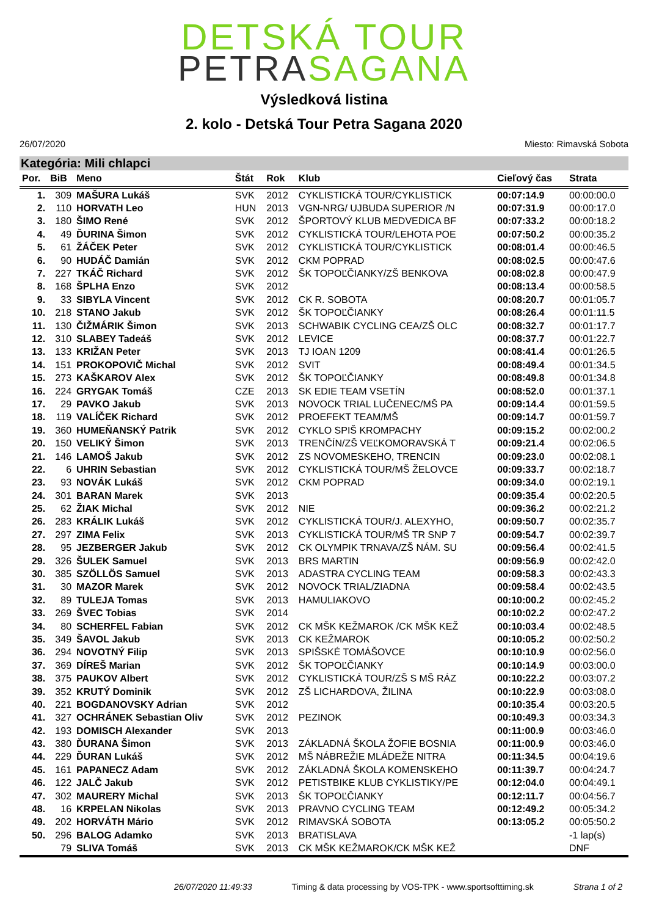DETSKÁ TOUR
PETRASAGANA
Výsledková listina
2. kolo - Detská Tour Petra Sagana 2020
26/07/2020 Miesto: Rimavská Sobota
Kategória: Mili chlapci
| Por. | BiB | Meno | Štát | Rok | Klub | Cieľový čas | Strata |
| --- | --- | --- | --- | --- | --- | --- | --- |
| 1. | 309 | MAŠURA Lukáš | SVK | 2012 | CYKLISTICKÁ TOUR/CYKLISTICK | 00:07:14.9 | 00:00:00.0 |
| 2. | 110 | HORVATH Leo | HUN | 2013 | VGN-NRG/ UJBUDA SUPERIOR /N | 00:07:31.9 | 00:00:17.0 |
| 3. | 180 | ŠIMO René | SVK | 2012 | ŠPORTOVÝ KLUB MEDVEDICA BF | 00:07:33.2 | 00:00:18.2 |
| 4. | 49 | ĎURINA Šimon | SVK | 2012 | CYKLISTICKÁ TOUR/LEHOTA POE | 00:07:50.2 | 00:00:35.2 |
| 5. | 61 | ŽÁČEK Peter | SVK | 2012 | CYKLISTICKÁ TOUR/CYKLISTICK | 00:08:01.4 | 00:00:46.5 |
| 6. | 90 | HUDÁČ Damián | SVK | 2012 | CKM POPRAD | 00:08:02.5 | 00:00:47.6 |
| 7. | 227 | TKÁČ Richard | SVK | 2012 | ŠK TOPOĽČIANKY/ZŠ BENKOVA | 00:08:02.8 | 00:00:47.9 |
| 8. | 168 | ŠPLHA Enzo | SVK | 2012 | | 00:08:13.4 | 00:00:58.5 |
| 9. | 33 | SIBYLA Vincent | SVK | 2012 | CK R. SOBOTA | 00:08:20.7 | 00:01:05.7 |
| 10. | 218 | STANO Jakub | SVK | 2012 | ŠK TOPOĽČIANKY | 00:08:26.4 | 00:01:11.5 |
| 11. | 130 | ČIŽMÁRIK Šimon | SVK | 2013 | SCHWABIK CYCLING CEA/ZŠ OLC | 00:08:32.7 | 00:01:17.7 |
| 12. | 310 | SLABEY Tadeáš | SVK | 2012 | LEVICE | 00:08:37.7 | 00:01:22.7 |
| 13. | 133 | KRIŽAN Peter | SVK | 2013 | TJ IOAN 1209 | 00:08:41.4 | 00:01:26.5 |
| 14. | 151 | PROKOPOVIČ Michal | SVK | 2012 | SVIT | 00:08:49.4 | 00:01:34.5 |
| 15. | 273 | KAŠKAROV Alex | SVK | 2012 | ŠK TOPOĽČIANKY | 00:08:49.8 | 00:01:34.8 |
| 16. | 224 | GRYGAK Tomáš | CZE | 2013 | SK EDIE TEAM VSETÍN | 00:08:52.0 | 00:01:37.1 |
| 17. | 29 | PAVKO Jakub | SVK | 2013 | NOVOCK TRIAL LUČENEC/MŠ PA | 00:09:14.4 | 00:01:59.5 |
| 18. | 119 | VALÍČEK Richard | SVK | 2012 | PROEFEKT TEAM/MŠ | 00:09:14.7 | 00:01:59.7 |
| 19. | 360 | HUMEŇANSKÝ Patrik | SVK | 2012 | CYKLO SPIŠ KROMPACHY | 00:09:15.2 | 00:02:00.2 |
| 20. | 150 | VELIKÝ Šimon | SVK | 2013 | TRENČÍN/ZŠ VEĽKOMORAVSKÁ T | 00:09:21.4 | 00:02:06.5 |
| 21. | 146 | LAMOŠ Jakub | SVK | 2012 | ZS NOVOMESKEHO, TRENCIN | 00:09:23.0 | 00:02:08.1 |
| 22. | 6 | UHRIN Sebastian | SVK | 2012 | CYKLISTICKÁ TOUR/MŠ ŽELOVCE | 00:09:33.7 | 00:02:18.7 |
| 23. | 93 | NOVÁK Lukáš | SVK | 2012 | CKM POPRAD | 00:09:34.0 | 00:02:19.1 |
| 24. | 301 | BARAN Marek | SVK | 2013 | | 00:09:35.4 | 00:02:20.5 |
| 25. | 62 | ŽIAK Michal | SVK | 2012 | NIE | 00:09:36.2 | 00:02:21.2 |
| 26. | 283 | KRÁLIK Lukáš | SVK | 2012 | CYKLISTICKÁ TOUR/J. ALEXYHO, | 00:09:50.7 | 00:02:35.7 |
| 27. | 297 | ZIMA Felix | SVK | 2013 | CYKLISTICKÁ TOUR/MŠ TR SNP 7 | 00:09:54.7 | 00:02:39.7 |
| 28. | 95 | JEZBERGER Jakub | SVK | 2012 | CK OLYMPIK TRNAVA/ZŠ NÁM. SU | 00:09:56.4 | 00:02:41.5 |
| 29. | 326 | ŠULEK Samuel | SVK | 2013 | BRS MARTIN | 00:09:56.9 | 00:02:42.0 |
| 30. | 385 | SZÖLLÖS Samuel | SVK | 2013 | ADASTRA CYCLING TEAM | 00:09:58.3 | 00:02:43.3 |
| 31. | 30 | MAZOR Marek | SVK | 2012 | NOVOCK TRIAL/ZIADNA | 00:09:58.4 | 00:02:43.5 |
| 32. | 89 | TULEJA Tomas | SVK | 2013 | HAMULIAKOVO | 00:10:00.2 | 00:02:45.2 |
| 33. | 269 | ŠVEC Tobias | SVK | 2014 | | 00:10:02.2 | 00:02:47.2 |
| 34. | 80 | SCHERFEL Fabian | SVK | 2012 | CK MŠK KEŽMAROK /CK MŠK KEŽ | 00:10:03.4 | 00:02:48.5 |
| 35. | 349 | ŠAVOL Jakub | SVK | 2013 | CK KEŽMAROK | 00:10:05.2 | 00:02:50.2 |
| 36. | 294 | NOVOTNÝ Filip | SVK | 2013 | SPIŠSKÉ TOMÁŠOVCE | 00:10:10.9 | 00:02:56.0 |
| 37. | 369 | DÍREŠ Marian | SVK | 2012 | ŠK TOPOĽČIANKY | 00:10:14.9 | 00:03:00.0 |
| 38. | 375 | PAUKOV Albert | SVK | 2012 | CYKLISTICKÁ TOUR/ZŠ S MŠ RÁZ | 00:10:22.2 | 00:03:07.2 |
| 39. | 352 | KRUTÝ Dominik | SVK | 2012 | ZŠ LICHARDOVA, ŽILINA | 00:10:22.9 | 00:03:08.0 |
| 40. | 221 | BOGDANOVSKY Adrian | SVK | 2012 | | 00:10:35.4 | 00:03:20.5 |
| 41. | 327 | OCHRÁNEK Sebastian Oliv | SVK | 2012 | PEZINOK | 00:10:49.3 | 00:03:34.3 |
| 42. | 193 | DOMISCH Alexander | SVK | 2013 | | 00:11:00.9 | 00:03:46.0 |
| 43. | 380 | ĎURANA Šimon | SVK | 2013 | ZÁKLADNÁ ŠKOLA ŽOFIE BOSNIA | 00:11:00.9 | 00:03:46.0 |
| 44. | 229 | ĎURAN Lukáš | SVK | 2012 | MŠ NÁBREŽIE MLÁDEŽE NITRA | 00:11:34.5 | 00:04:19.6 |
| 45. | 161 | PAPANECZ Adam | SVK | 2012 | ZÁKLADNÁ ŠKOLA KOMENSKEHO | 00:11:39.7 | 00:04:24.7 |
| 46. | 122 | JALČ Jakub | SVK | 2012 | PETISTBIKE KLUB CYKLISTIKY/PE | 00:12:04.0 | 00:04:49.1 |
| 47. | 302 | MAURERY Michal | SVK | 2013 | ŠK TOPOĽČIANKY | 00:12:11.7 | 00:04:56.7 |
| 48. | 16 | KRPELAN Nikolas | SVK | 2013 | PRAVNO CYCLING TEAM | 00:12:49.2 | 00:05:34.2 |
| 49. | 202 | HORVÁTH Mário | SVK | 2012 | RIMAVSKÁ SOBOTA | 00:13:05.2 | 00:05:50.2 |
| 50. | 296 | BALOG Adamko | SVK | 2013 | BRATISLAVA | | -1 lap(s) |
| | 79 | SLIVA Tomáš | SVK | 2013 | CK MŠK KEŽMAROK/CK MŠK KEŽ | | DNF |
26/07/2020 11:49:33 Timing & data processing by VOS-TPK - www.sportsofttiming.sk Strana 1 of 2